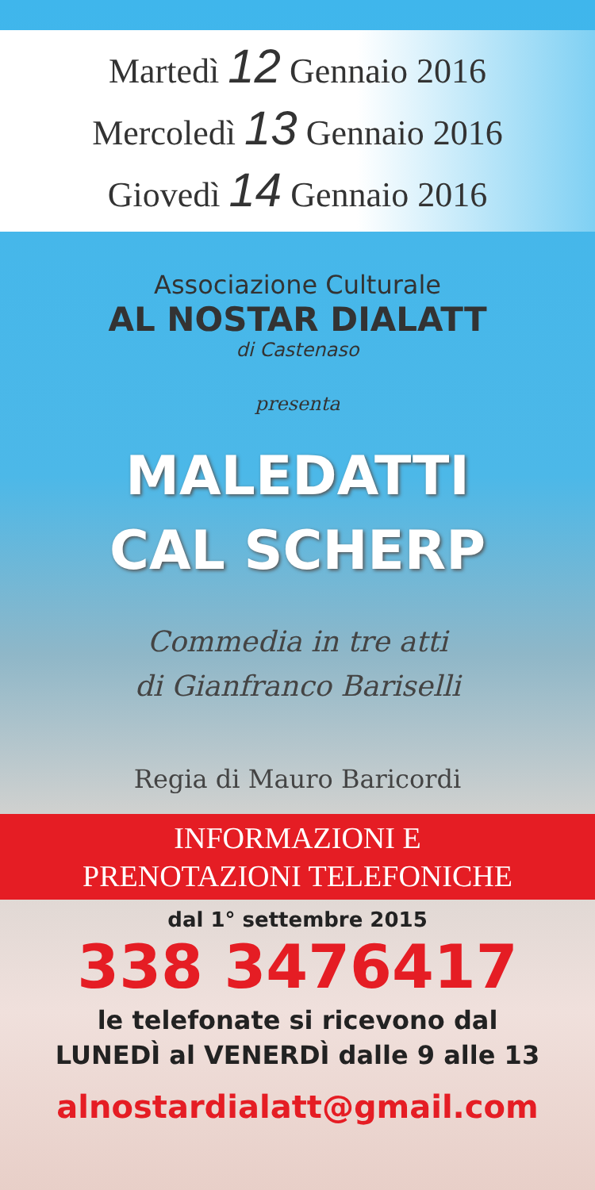Martedì 12 Gennaio 2016
Mercoledì 13 Gennaio 2016
Giovedì 14 Gennaio 2016
Associazione Culturale
AL NOSTAR DIALATT
di Castenaso
presenta
MALEDATTI
CAL SCHERP
Commedia in tre atti
di Gianfranco Bariselli
Regia di Mauro Baricordi
INFORMAZIONI E
PRENOTAZIONI TELEFONICHE
dal 1° settembre 2015
338 3476417
le telefonate si ricevono dal
LUNEDÌ al VENERDÌ dalle 9 alle 13
alnostardialatt@gmail.com